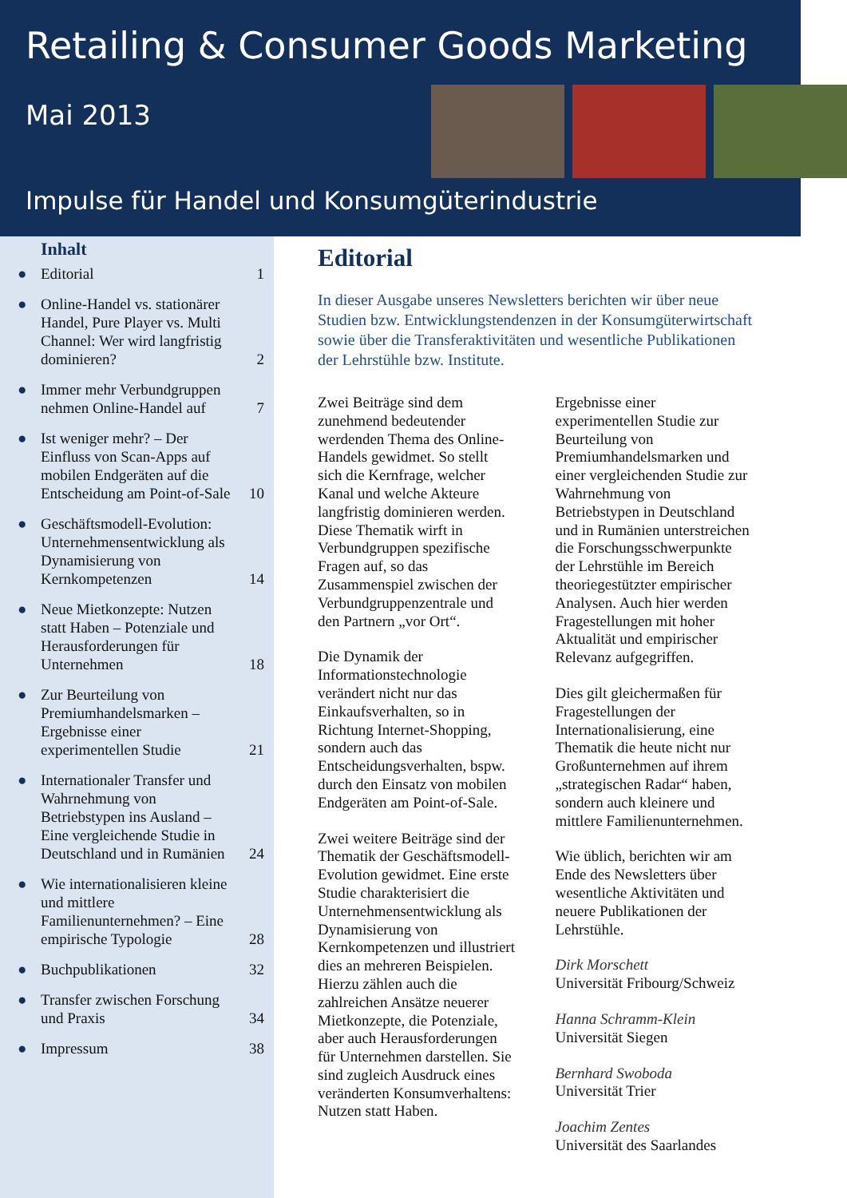Retailing & Consumer Goods Marketing
Mai 2013
Impulse für Handel und Konsumgüterindustrie
Inhalt
● Editorial 1
● Online-Handel vs. stationärer Handel, Pure Player vs. Multi Channel: Wer wird langfristig dominieren? 2
● Immer mehr Verbundgruppen nehmen Online-Handel auf 7
● Ist weniger mehr? – Der Einfluss von Scan-Apps auf mobilen Endgeräten auf die Entscheidung am Point-of-Sale 10
● Geschäftsmodell-Evolution: Unternehmensentwicklung als Dynamisierung von Kernkompetenzen 14
● Neue Mietkonzepte: Nutzen statt Haben – Potenziale und Herausforderungen für Unternehmen 18
● Zur Beurteilung von Premiumhandelsmarken – Ergebnisse einer experimentellen Studie 21
● Internationaler Transfer und Wahrnehmung von Betriebstypen ins Ausland – Eine vergleichende Studie in Deutschland und in Rumänien 24
● Wie internationalisieren kleine und mittlere Familienunternehmen? – Eine empirische Typologie 28
● Buchpublikationen 32
● Transfer zwischen Forschung und Praxis 34
● Impressum 38
Editorial
In dieser Ausgabe unseres Newsletters berichten wir über neue Studien bzw. Entwicklungstendenzen in der Konsumgüterwirtschaft sowie über die Transferaktivitäten und wesentliche Publikationen der Lehrstühle bzw. Institute.
Zwei Beiträge sind dem zunehmend bedeutender werdenden Thema des Online-Handels gewidmet. So stellt sich die Kernfrage, welcher Kanal und welche Akteure langfristig dominieren werden. Diese Thematik wirft in Verbundgruppen spezifische Fragen auf, so das Zusammenspiel zwischen der Verbundgruppenzentrale und den Partnern „vor Ort“.
Die Dynamik der Informationstechnologie verändert nicht nur das Einkaufsverhalten, so in Richtung Internet-Shopping, sondern auch das Entscheidungsverhalten, bspw. durch den Einsatz von mobilen Endgeräten am Point-of-Sale.
Zwei weitere Beiträge sind der Thematik der Geschäftsmodell-Evolution gewidmet. Eine erste Studie charakterisiert die Unternehmensentwicklung als Dynamisierung von Kernkompetenzen und illustriert dies an mehreren Beispielen. Hierzu zählen auch die zahlreichen Ansätze neuerer Mietkonzepte, die Potenziale, aber auch Herausforderungen für Unternehmen darstellen. Sie sind zugleich Ausdruck eines veränderten Konsumverhaltens: Nutzen statt Haben.
Ergebnisse einer experimentellen Studie zur Beurteilung von Premiumhandelsmarken und einer vergleichenden Studie zur Wahrnehmung von Betriebstypen in Deutschland und in Rumänien unterstreichen die Forschungsschwerpunkte der Lehrstühle im Bereich theoriegestützter empirischer Analysen. Auch hier werden Fragestellungen mit hoher Aktualität und empirischer Relevanz aufgegriffen.
Dies gilt gleichermaßen für Fragestellungen der Internationalisierung, eine Thematik die heute nicht nur Großunternehmen auf ihrem „strategischen Radar“ haben, sondern auch kleinere und mittlere Familienunternehmen.
Wie üblich, berichten wir am Ende des Newsletters über wesentliche Aktivitäten und neuere Publikationen der Lehrstühle.
Dirk Morschett
Universität Fribourg/Schweiz
Hanna Schramm-Klein
Universität Siegen
Bernhard Swoboda
Universität Trier
Joachim Zentes
Universität des Saarlandes